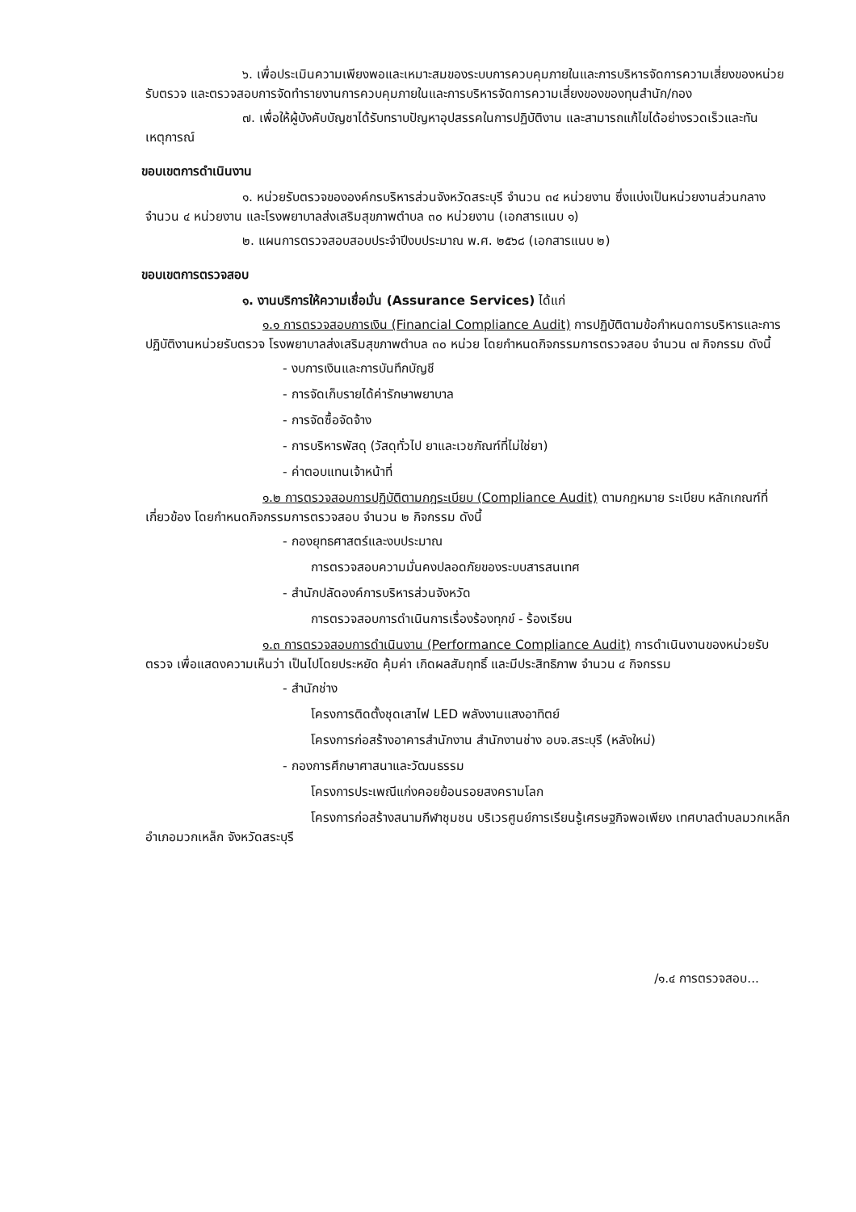๖. เพื่อประเมินความเพียงพอและเหมาะสมของระบบการควบคุมภายในและการบริหารจัดการความเสี่ยงของหน่วยรับตรวจ และตรวจสอบการจัดทำรายงานการควบคุมภายในและการบริหารจัดการความเสี่ยงของของทุนสำนัก/กอง
๗. เพื่อให้ผู้บังคับบัญชาได้รับทราบปัญหาอุปสรรคในการปฏิบัติงาน และสามารถแก้ไขได้อย่างรวดเร็วและทันเหตุการณ์
ขอบเขตการดำเนินงาน
๑. หน่วยรับตรวจขององค์กรบริหารส่วนจังหวัดสระบุรี จำนวน ๓๔ หน่วยงาน ซึ่งแบ่งเป็นหน่วยงานส่วนกลาง จำนวน ๔ หน่วยงาน และโรงพยาบาลส่งเสริมสุขภาพตำบล ๓๐ หน่วยงาน (เอกสารแนบ ๑)
๒. แผนการตรวจสอบสอบประจำปีงบประมาณ พ.ศ. ๒๕๖๘ (เอกสารแนบ ๒)
ขอบเขตการตรวจสอบ
๑. งานบริการให้ความเชื่อมั่น (Assurance Services) ได้แก่
๑.๑ การตรวจสอบการเงิน (Financial Compliance Audit) การปฏิบัติตามข้อกำหนดการบริหารและการปฏิบัติงานหน่วยรับตรวจ โรงพยาบาลส่งเสริมสุขภาพตำบล ๓๐ หน่วย โดยกำหนดกิจกรรมการตรวจสอบ จำนวน ๗ กิจกรรม ดังนี้
- งบการเงินและการบันทึกบัญชี
- การจัดเก็บรายได้ค่ารักษาพยาบาล
- การจัดซื้อจัดจ้าง
- การบริหารพัสดุ (วัสดุทั่วไป ยาและเวชภัณฑ์ที่ไม่ใช่ยา)
- ค่าตอบแทนเจ้าหน้าที่
๑.๒ การตรวจสอบการปฏิบัติตามกฎระเบียบ (Compliance Audit) ตามกฎหมาย ระเบียบ หลักเกณฑ์ที่เกี่ยวข้อง โดยกำหนดกิจกรรมการตรวจสอบ จำนวน ๒ กิจกรรม ดังนี้
- กองยุทธศาสตร์และงบประมาณ
การตรวจสอบความมั่นคงปลอดภัยของระบบสารสนเทศ
- สำนักปลัดองค์การบริหารส่วนจังหวัด
การตรวจสอบการดำเนินการเรื่องร้องทุกข์ - ร้องเรียน
๑.๓ การตรวจสอบการดำเนินงาน (Performance Compliance Audit) การดำเนินงานของหน่วยรับตรวจ เพื่อแสดงความเห็นว่า เป็นไปโดยประหยัด คุ้มค่า เกิดผลสัมฤทธิ์ และมีประสิทธิภาพ จำนวน ๔ กิจกรรม
- สำนักช่าง
โครงการติดตั้งชุดเสาไฟ LED พลังงานแสงอาทิตย์
โครงการก่อสร้างอาคารสำนักงาน สำนักงานช่าง อบจ.สระบุรี (หลังใหม่)
- กองการศึกษาศาสนาและวัฒนธรรม
โครงการประเพณีแก่งคอยย้อนรอยสงครามโลก
โครงการก่อสร้างสนามกีฬาชุมชน บริเวรศูนย์การเรียนรู้เศรษฐกิจพอเพียง เทศบาลตำบลมวกเหล็ก อำเภอมวกเหล็ก จังหวัดสระบุรี
/๑.๔ การตรวจสอบ...